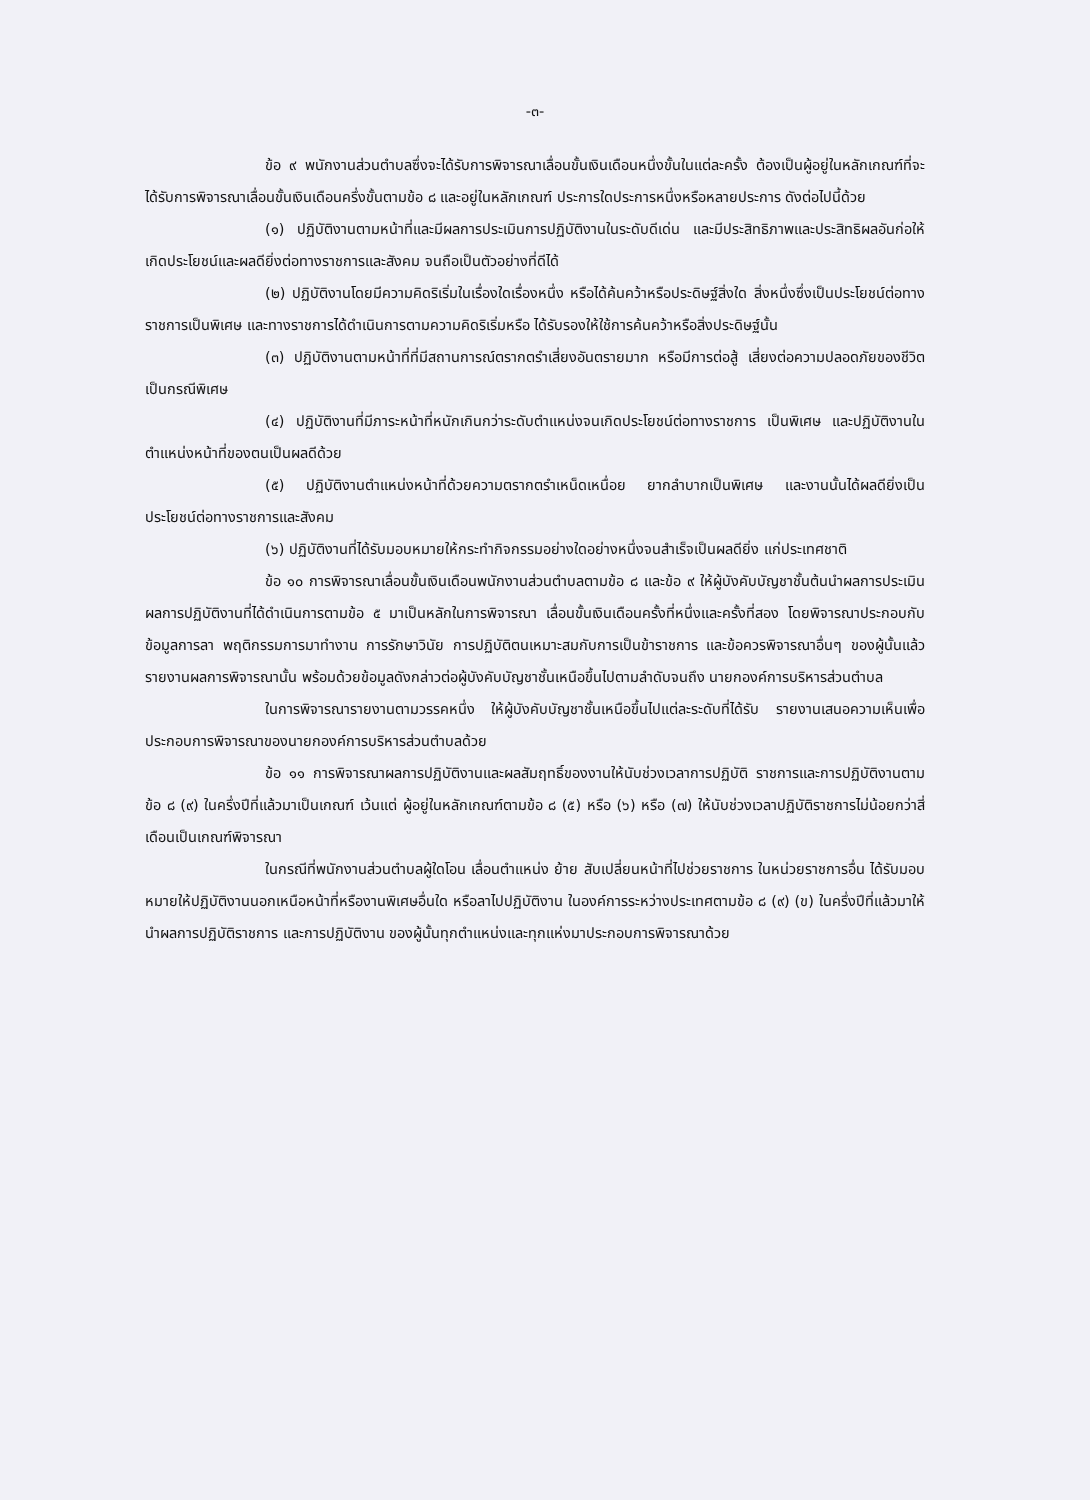-๓-
ข้อ ๙ พนักงานส่วนตำบลซึ่งจะได้รับการพิจารณาเลื่อนขั้นเงินเดือนหนึ่งขั้นในแต่ละครั้ง ต้องเป็นผู้อยู่ในหลักเกณฑ์ที่จะได้รับการพิจารณาเลื่อนขั้นเงินเดือนครึ่งขั้นตามข้อ ๘ และอยู่ในหลักเกณฑ์ ประการใดประการหนึ่งหรือหลายประการ ดังต่อไปนี้ด้วย
(๑) ปฏิบัติงานตามหน้าที่และมีผลการประเมินการปฏิบัติงานในระดับดีเด่น และมีประสิทธิภาพและประสิทธิผลอันก่อให้เกิดประโยชน์และผลดียิ่งต่อทางราชการและสังคม จนถือเป็นตัวอย่างที่ดีได้
(๒) ปฏิบัติงานโดยมีความคิดริเริ่มในเรื่องใดเรื่องหนึ่ง หรือได้ค้นคว้าหรือประดิษฐ์สิ่งใด สิ่งหนึ่งซึ่งเป็นประโยชน์ต่อทางราชการเป็นพิเศษ และทางราชการได้ดำเนินการตามความคิดริเริ่มหรือ ได้รับรองให้ใช้การค้นคว้าหรือสิ่งประดิษฐ์นั้น
(๓) ปฏิบัติงานตามหน้าที่ที่มีสถานการณ์ตรากตรำเสี่ยงอันตรายมาก หรือมีการต่อสู้ เสี่ยงต่อความปลอดภัยของชีวิตเป็นกรณีพิเศษ
(๔) ปฏิบัติงานที่มีภาระหน้าที่หนักเกินกว่าระดับตำแหน่งจนเกิดประโยชน์ต่อทางราชการ เป็นพิเศษ และปฏิบัติงานในตำแหน่งหน้าที่ของตนเป็นผลดีด้วย
(๕) ปฏิบัติงานตำแหน่งหน้าที่ด้วยความตรากตรำเหน็ดเหนื่อย ยากลำบากเป็นพิเศษ และงานนั้นได้ผลดียิ่งเป็นประโยชน์ต่อทางราชการและสังคม
(๖) ปฏิบัติงานที่ได้รับมอบหมายให้กระทำกิจกรรมอย่างใดอย่างหนึ่งจนสำเร็จเป็นผลดียิ่ง แก่ประเทศชาติ
ข้อ ๑๐ การพิจารณาเลื่อนขั้นเงินเดือนพนักงานส่วนตำบลตามข้อ ๘ และข้อ ๙ ให้ผู้บังคับบัญชาชั้นต้นนำผลการประเมินผลการปฏิบัติงานที่ได้ดำเนินการตามข้อ ๕ มาเป็นหลักในการพิจารณา เลื่อนขั้นเงินเดือนครั้งที่หนึ่งและครั้งที่สอง โดยพิจารณาประกอบกับข้อมูลการลา พฤติกรรมการมาทำงาน การรักษาวินัย การปฏิบัติตนเหมาะสมกับการเป็นข้าราชการ และข้อควรพิจารณาอื่นๆ ของผู้นั้นแล้ว รายงานผลการพิจารณานั้น พร้อมด้วยข้อมูลดังกล่าวต่อผู้บังคับบัญชาชั้นเหนือขึ้นไปตามลำดับจนถึง นายกองค์การบริหารส่วนตำบล
ในการพิจารณารายงานตามวรรคหนึ่ง ให้ผู้บังคับบัญชาชั้นเหนือขึ้นไปแต่ละระดับที่ได้รับ รายงานเสนอความเห็นเพื่อประกอบการพิจารณาของนายกองค์การบริหารส่วนตำบลด้วย
ข้อ ๑๑ การพิจารณาผลการปฏิบัติงานและผลสัมฤทธิ์ของงานให้นับช่วงเวลาการปฏิบัติ ราชการและการปฏิบัติงานตามข้อ ๘ (๙) ในครึ่งปีที่แล้วมาเป็นเกณฑ์ เว้นแต่ ผู้อยู่ในหลักเกณฑ์ตามข้อ ๘ (๕) หรือ (๖) หรือ (๗) ให้นับช่วงเวลาปฏิบัติราชการไม่น้อยกว่าสี่เดือนเป็นเกณฑ์พิจารณา
ในกรณีที่พนักงานส่วนตำบลผู้ใดโอน เลื่อนตำแหน่ง ย้าย สับเปลี่ยนหน้าที่ไปช่วยราชการ ในหน่วยราชการอื่น ได้รับมอบหมายให้ปฏิบัติงานนอกเหนือหน้าที่หรืองานพิเศษอื่นใด หรือลาไปปฏิบัติงาน ในองค์การระหว่างประเทศตามข้อ ๘ (๙) (ข) ในครึ่งปีที่แล้วมาให้นำผลการปฏิบัติราชการ และการปฏิบัติงาน ของผู้นั้นทุกตำแหน่งและทุกแห่งมาประกอบการพิจารณาด้วย